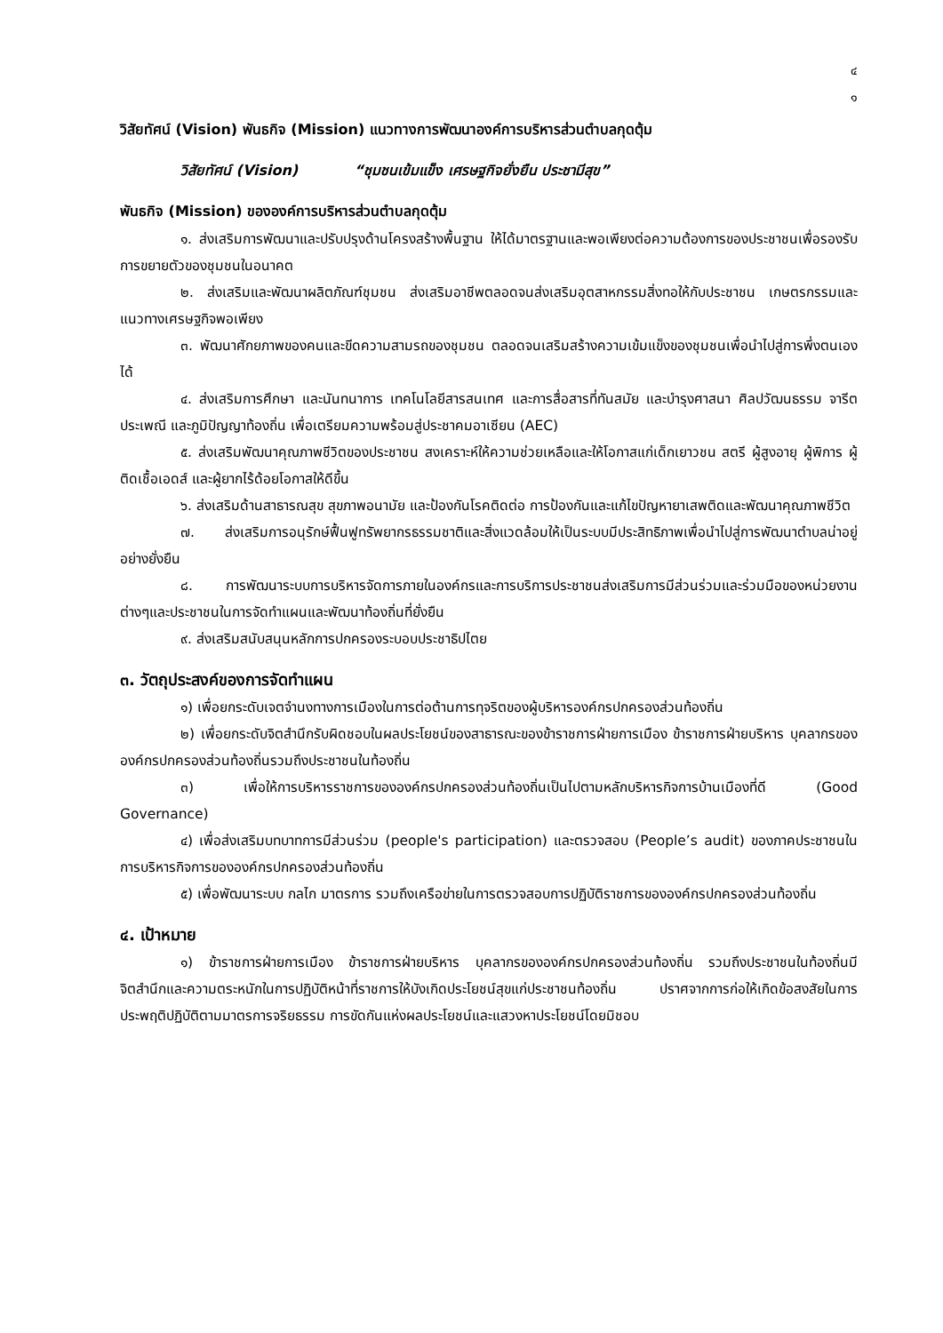๔
๑
วิสัยทัศน์ (Vision) พันธกิจ (Mission) แนวทางการพัฒนาองค์การบริหารส่วนตำบลกุดตุ้ม
วิสัยทัศน์ (Vision) “ชุมชนเข้มแข็ง เศรษฐกิจยั่งยืน ประชามีสุข”
พันธกิจ (Mission) ขององค์การบริหารส่วนตำบลกุดตุ้ม
๑. ส่งเสริมการพัฒนาและปรับปรุงด้านโครงสร้างพื้นฐาน ให้ได้มาตรฐานและพอเพียงต่อความต้องการของประชาชนเพื่อรองรับการขยายตัวของชุมชนในอนาคต
๒. ส่งเสริมและพัฒนาผลิตภัณฑ์ชุมชน ส่งเสริมอาชีพตลอดจนส่งเสริมอุตสาหกรรมสิ่งทอให้กับประชาชน เกษตรกรรมและแนวทางเศรษฐกิจพอเพียง
๓. พัฒนาศักยภาพของคนและขีดความสามรถของชุมชน ตลอดจนเสริมสร้างความเข้มแข็งของชุมชนเพื่อนำไปสู่การพึ่งตนเองได้
๔. ส่งเสริมการศึกษา และนันทนาการ เทคโนโลยีสารสนเทศ และการสื่อสารที่ทันสมัย และบำรุงศาสนา ศิลปวัฒนธรรม จารีตประเพณี และภูมิปัญญาท้องถิ่น เพื่อเตรียมความพร้อมสู่ประชาคมอาเซียน (AEC)
๕. ส่งเสริมพัฒนาคุณภาพชีวิตของประชาชน สงเคราะห์ให้ความช่วยเหลือและให้โอกาสแก่เด็กเยาวชน สตรี ผู้สูงอายุ ผู้พิการ ผู้ติดเชื้อเอดส์ และผู้ยากไร้ด้อยโอกาสให้ดีขึ้น
๖. ส่งเสริมด้านสาธารณสุข สุขภาพอนามัย และป้องกันโรคติดต่อ การป้องกันและแก้ไขปัญหายาเสพติดและพัฒนาคุณภาพชีวิต
๗. ส่งเสริมการอนุรักษ์ฟื้นฟูทรัพยากรธรรมชาติและสิ่งแวดล้อมให้เป็นระบบมีประสิทธิภาพเพื่อนำไปสู่การพัฒนาตำบลน่าอยู่อย่างยั่งยืน
๘. การพัฒนาระบบการบริหารจัดการภายในองค์กรและการบริการประชาชนส่งเสริมการมีส่วนร่วมและร่วมมือของหน่วยงานต่างๆและประชาชนในการจัดทำแผนและพัฒนาท้องถิ่นที่ยั่งยืน
๙. ส่งเสริมสนับสนุนหลักการปกครองระบอบประชาธิปไตย
๓. วัตถุประสงค์ของการจัดทำแผน
๑) เพื่อยกระดับเจตจำนงทางการเมืองในการต่อต้านการทุจริตของผู้บริหารองค์กรปกครองส่วนท้องถิ่น
๒) เพื่อยกระดับจิตสำนึกรับผิดชอบในผลประโยชน์ของสาธารณะของข้าราชการฝ่ายการเมือง ข้าราชการฝ่ายบริหาร บุคลากรขององค์กรปกครองส่วนท้องถิ่นรวมถึงประชาชนในท้องถิ่น
๓) เพื่อให้การบริหารราชการขององค์กรปกครองส่วนท้องถิ่นเป็นไปตามหลักบริหารกิจการบ้านเมืองที่ดี (Good Governance)
๔) เพื่อส่งเสริมบทบาทการมีส่วนร่วม (people's participation) และตรวจสอบ (People’s audit) ของภาคประชาชนในการบริหารกิจการขององค์กรปกครองส่วนท้องถิ่น
๕) เพื่อพัฒนาระบบ กลไก มาตรการ รวมถึงเครือข่ายในการตรวจสอบการปฏิบัติราชการขององค์กรปกครองส่วนท้องถิ่น
๔. เป้าหมาย
๑) ข้าราชการฝ่ายการเมือง ข้าราชการฝ่ายบริหาร บุคลากรขององค์กรปกครองส่วนท้องถิ่น รวมถึงประชาชนในท้องถิ่นมีจิตสำนึกและความตระหนักในการปฏิบัติหน้าที่ราชการให้บังเกิดประโยชน์สุขแก่ประชาชนท้องถิ่น ปราศจากการก่อให้เกิดข้อสงสัยในการประพฤติปฏิบัติตามมาตรการจริยธรรม การขัดกันแห่งผลประโยชน์และแสวงหาประโยชน์โดยมิชอบ